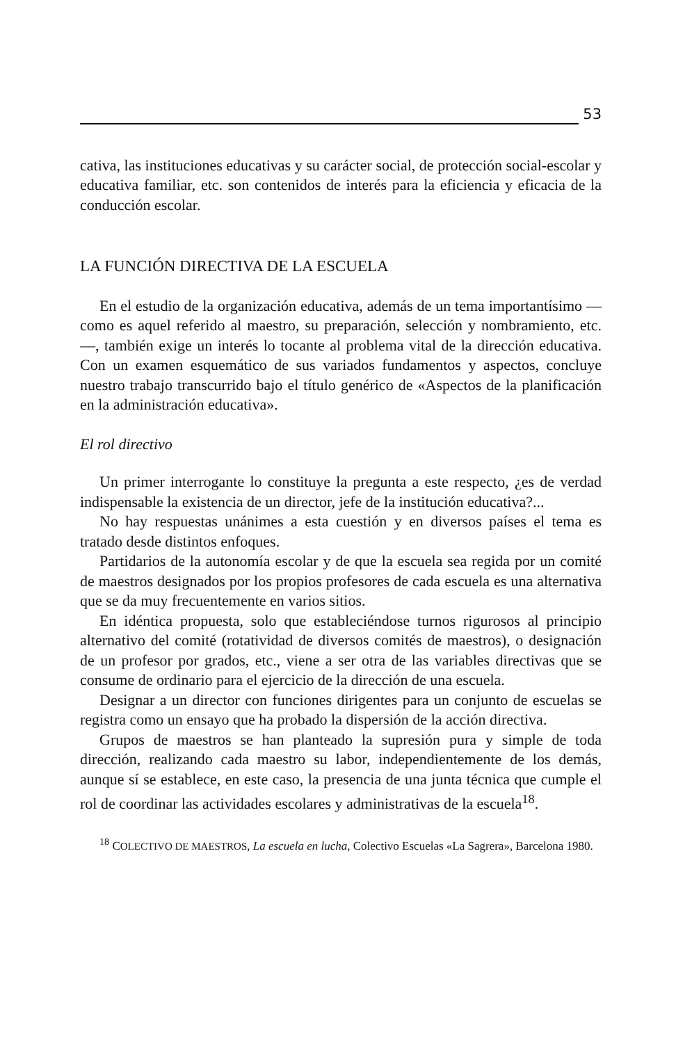53
cativa, las instituciones educativas y su carácter social, de protección social-escolar y educativa familiar, etc. son contenidos de interés para la eficiencia y eficacia de la conducción escolar.
LA FUNCIÓN DIRECTIVA DE LA ESCUELA
En el estudio de la organización educativa, además de un tema importantísimo —como es aquel referido al maestro, su preparación, selección y nombramiento, etc.—, también exige un interés lo tocante al problema vital de la dirección educativa. Con un examen esquemático de sus variados fundamentos y aspectos, concluye nuestro trabajo transcurrido bajo el título genérico de «Aspectos de la planificación en la administración educativa».
El rol directivo
Un primer interrogante lo constituye la pregunta a este respecto, ¿es de verdad indispensable la existencia de un director, jefe de la institución educativa?...
No hay respuestas unánimes a esta cuestión y en diversos países el tema es tratado desde distintos enfoques.
Partidarios de la autonomía escolar y de que la escuela sea regida por un comité de maestros designados por los propios profesores de cada escuela es una alternativa que se da muy frecuentemente en varios sitios.
En idéntica propuesta, solo que estableciéndose turnos rigurosos al principio alternativo del comité (rotatividad de diversos comités de maestros), o designación de un profesor por grados, etc., viene a ser otra de las variables directivas que se consume de ordinario para el ejercicio de la dirección de una escuela.
Designar a un director con funciones dirigentes para un conjunto de escuelas se registra como un ensayo que ha probado la dispersión de la acción directiva.
Grupos de maestros se han planteado la supresión pura y simple de toda dirección, realizando cada maestro su labor, independientemente de los demás, aunque sí se establece, en este caso, la presencia de una junta técnica que cumple el rol de coordinar las actividades escolares y administrativas de la escuela<sup>18</sup>.
<sup>18</sup> COLECTIVO DE MAESTROS, La escuela en lucha, Colectivo Escuelas «La Sagrera», Barcelona 1980.